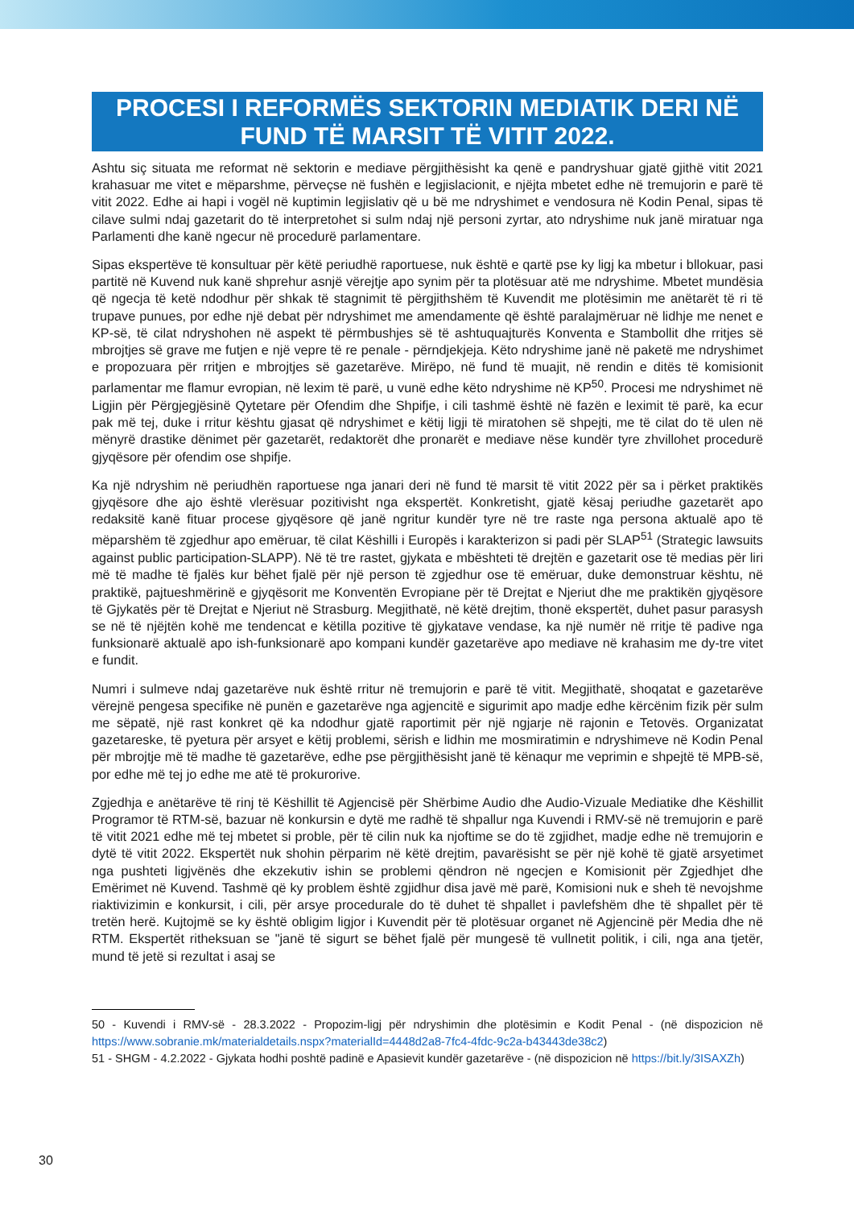PROCESI I REFORMËS SEKTORIN MEDIATIK DERI NË FUND TË MARSIT TË VITIT 2022.
Ashtu siç situata me reformat në sektorin e mediave përgjithësisht ka qenë e pandryshuar gjatë gjithë vitit 2021 krahasuar me vitet e mëparshme, përveçse në fushën e legjislacionit, e njëjta mbetet edhe në tremujorin e parë të vitit 2022. Edhe ai hapi i vogël në kuptimin legjislativ që u bë me ndryshimet e vendosura në Kodin Penal, sipas të cilave sulmi ndaj gazetarit do të interpretohet si sulm ndaj një personi zyrtar, ato ndryshime nuk janë miratuar nga Parlamenti dhe kanë ngecur në procedurë parlamentare.
Sipas ekspertëve të konsultuar për këtë periudhë raportuese, nuk është e qartë pse ky ligj ka mbetur i bllokuar, pasi partitë në Kuvend nuk kanë shprehur asnjë vërejtje apo synim për ta plotësuar atë me ndryshime. Mbetet mundësia që ngecja të ketë ndodhur për shkak të stagnimit të përgjithshëm të Kuvendit me plotësimin me anëtarët të ri të trupave punues, por edhe një debat për ndryshimet me amendamente që është paralajmëruar në lidhje me nenet e KP-së, të cilat ndryshohen në aspekt të përmbushjes së të ashtuquajturës Konventa e Stambollit dhe rritjes së mbrojtjes së grave me futjen e një vepre të re penale - përndjekjeja. Këto ndryshime janë në paketë me ndryshimet e propozuara për rritjen e mbrojtjes së gazetarëve. Mirëpo, në fund të muajit, në rendin e ditës të komisionit parlamentar me flamur evropian, në lexim të parë, u vunë edhe këto ndryshime në KP<sup>50</sup>. Procesi me ndryshimet në Ligjin për Përgjegjësinë Qytetare për Ofendim dhe Shpifje, i cili tashmë është në fazën e leximit të parë, ka ecur pak më tej, duke i rritur kështu gjasat që ndryshimet e këtij ligji të miratohen së shpejti, me të cilat do të ulen në mënyrë drastike dënimet për gazetarët, redaktorët dhe pronarët e mediave nëse kundër tyre zhvillohet procedurë gjyqësore për ofendim ose shpifje.
Ka një ndryshim në periudhën raportuese nga janari deri në fund të marsit të vitit 2022 për sa i përket praktikës gjyqësore dhe ajo është vlerësuar pozitivisht nga ekspertët. Konkretisht, gjatë kësaj periudhe gazetarët apo redaksitë kanë fituar procese gjyqësore që janë ngritur kundër tyre në tre raste nga persona aktualë apo të mëparshëm të zgjedhur apo emëruar, të cilat Këshilli i Europës i karakterizon si padi për SLAP<sup>51</sup> (Strategic lawsuits against public participation-SLAPP). Në të tre rastet, gjykata e mbështeti të drejtën e gazetarit ose të medias për liri më të madhe të fjalës kur bëhet fjalë për një person të zgjedhur ose të emëruar, duke demonstruar kështu, në praktikë, pajtueshmërinë e gjyqësorit me Konventën Evropiane për të Drejtat e Njeriut dhe me praktikën gjyqësore të Gjykatës për të Drejtat e Njeriut në Strasburg. Megjithatë, në këtë drejtim, thonë ekspertët, duhet pasur parasysh se në të njëjtën kohë me tendencat e këtilla pozitive të gjykatave vendase, ka një numër në rritje të padive nga funksionarë aktualë apo ish-funksionarë apo kompani kundër gazetarëve apo mediave në krahasim me dy-tre vitet e fundit.
Numri i sulmeve ndaj gazetarëve nuk është rritur në tremujorin e parë të vitit. Megjithatë, shoqatat e gazetarëve vërejnë pengesa specifike në punën e gazetarëve nga agjencitë e sigurimit apo madje edhe kërcënim fizik për sulm me sëpatë, një rast konkret që ka ndodhur gjatë raportimit për një ngjarje në rajonin e Tetovës. Organizatat gazetareske, të pyetura për arsyet e këtij problemi, sërish e lidhin me mosmiratimin e ndryshimeve në Kodin Penal për mbrojtje më të madhe të gazetarëve, edhe pse përgjithësisht janë të kënaqur me veprimin e shpejtë të MPB-së, por edhe më tej jo edhe me atë të prokurorive.
Zgjedhja e anëtarëve të rinj të Këshillit të Agjencisë për Shërbime Audio dhe Audio-Vizuale Mediatike dhe Këshillit Programor të RTM-së, bazuar në konkursin e dytë me radhë të shpallur nga Kuvendi i RMV-së në tremujorin e parë të vitit 2021 edhe më tej mbetet si proble, për të cilin nuk ka njoftime se do të zgjidhet, madje edhe në tremujorin e dytë të vitit 2022. Ekspertët nuk shohin përparim në këtë drejtim, pavarësisht se për një kohë të gjatë arsyetimet nga pushteti ligjvënës dhe ekzekutiv ishin se problemi qëndron në ngecjen e Komisionit për Zgjedhjet dhe Emërimet në Kuvend. Tashmë që ky problem është zgjidhur disa javë më parë, Komisioni nuk e sheh të nevojshme riaktivizimin e konkursit, i cili, për arsye procedurale do të duhet të shpallet i pavlefshëm dhe të shpallet për të tretën herë. Kujtojmë se ky është obligim ligjor i Kuvendit për të plotësuar organet në Agjencinë për Media dhe në RTM. Ekspertët ritheksuan se "janë të sigurt se bëhet fjalë për mungesë të vullnetit politik, i cili, nga ana tjetër, mund të jetë si rezultat i asaj se
50 - Kuvendi i RMV-së - 28.3.2022 - Propozim-ligj për ndryshimin dhe plotësimin e Kodit Penal - (në dispozicion në https://www.sobranie.mk/materialdetails.nspx?materialId=4448d2a8-7fc4-4fdc-9c2a-b43443de38c2)
51 - SHGM - 4.2.2022 - Gjykata hodhi poshtë padinë e Apasievit kundër gazetarëve - (në dispozicion në https://bit.ly/3ISAXZh)
30